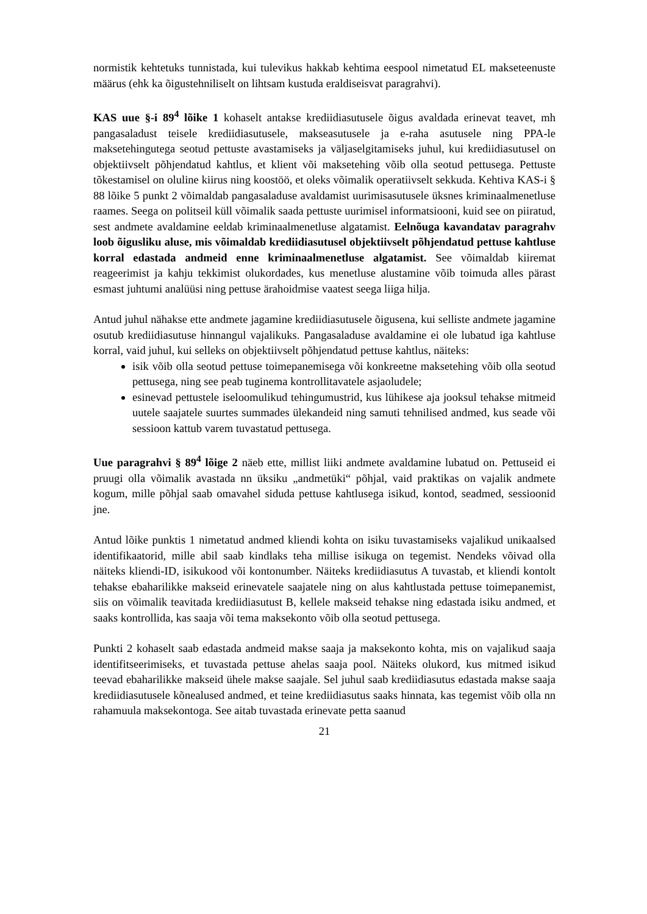normistik kehtetuks tunnistada, kui tulevikus hakkab kehtima eespool nimetatud EL makseteenuste määrus (ehk ka õigustehniliselt on lihtsam kustuda eraldiseisvat paragrahvi).
KAS uue §-i 89<sup>4</sup> lõike 1 kohaselt antakse krediidiasutusele õigus avaldada erinevat teavet, mh pangasaladust teisele krediidiasutusele, makseasutusele ja e-raha asutusele ning PPA-le maksetehingutega seotud pettuste avastamiseks ja väljaselgitamiseks juhul, kui krediidiasutusel on objektiivselt põhjendatud kahtlus, et klient või maksetehing võib olla seotud pettusega. Pettuste tõkestamisel on oluline kiirus ning koostöö, et oleks võimalik operatiivselt sekkuda. Kehtiva KAS-i § 88 lõike 5 punkt 2 võimaldab pangasaladuse avaldamist uurimisasutusele üksnes kriminaalmenetluse raames. Seega on politseil küll võimalik saada pettuste uurimisel informatsiooni, kuid see on piiratud, sest andmete avaldamine eeldab kriminaalmenetluse algatamist. Eelnõuga kavandatav paragrahv loob õigusliku aluse, mis võimaldab krediidiasutusel objektiivselt põhjendatud pettuse kahtluse korral edastada andmeid enne kriminaalmenetluse algatamist. See võimaldab kiiremat reageerimist ja kahju tekkimist olukordades, kus menetluse alustamine võib toimuda alles pärast esmast juhtumi analüüsi ning pettuse ärahoidmise vaatest seega liiga hilja.
Antud juhul nähakse ette andmete jagamine krediidiasutusele õigusena, kui selliste andmete jagamine osutub krediidiasutuse hinnangul vajalikuks. Pangasaladuse avaldamine ei ole lubatud iga kahtluse korral, vaid juhul, kui selleks on objektiivselt põhjendatud pettuse kahtlus, näiteks:
isik võib olla seotud pettuse toimepanemisega või konkreetne maksetehing võib olla seotud pettusega, ning see peab tuginema kontrollitavatele asjaoludele;
esinevad pettustele iseloomulikud tehingumustrid, kus lühikese aja jooksul tehakse mitmeid uutele saajatele suurtes summades ülekandeid ning samuti tehnilised andmed, kus seade või sessioon kattub varem tuvastatud pettusega.
Uue paragrahvi § 89<sup>4</sup> lõige 2 näeb ette, millist liiki andmete avaldamine lubatud on. Pettuseid ei pruugi olla võimalik avastada nn üksiku „andmetüki“ põhjal, vaid praktikas on vajalik andmete kogum, mille põhjal saab omavahel siduda pettuse kahtlusega isikud, kontod, seadmed, sessioonid jne.
Antud lõike punktis 1 nimetatud andmed kliendi kohta on isiku tuvastamiseks vajalikud unikaalsed identifikaatorid, mille abil saab kindlaks teha millise isikuga on tegemist. Nendeks võivad olla näiteks kliendi-ID, isikukood või kontonumber. Näiteks krediidiasutus A tuvastab, et kliendi kontolt tehakse ebaharilikke makseid erinevatele saajatele ning on alus kahtlustada pettuse toimepanemist, siis on võimalik teavitada krediidiasutust B, kellele makseid tehakse ning edastada isiku andmed, et saaks kontrollida, kas saaja või tema maksekonto võib olla seotud pettusega.
Punkti 2 kohaselt saab edastada andmeid makse saaja ja maksekonto kohta, mis on vajalikud saaja identifitseerimiseks, et tuvastada pettuse ahelas saaja pool. Näiteks olukord, kus mitmed isikud teevad ebaharilikke makseid ühele makse saajale. Sel juhul saab krediidiasutus edastada makse saaja krediidiasutusele kõnealused andmed, et teine krediidiasutus saaks hinnata, kas tegemist võib olla nn rahamuula maksekontoga. See aitab tuvastada erinevate petta saanud
21